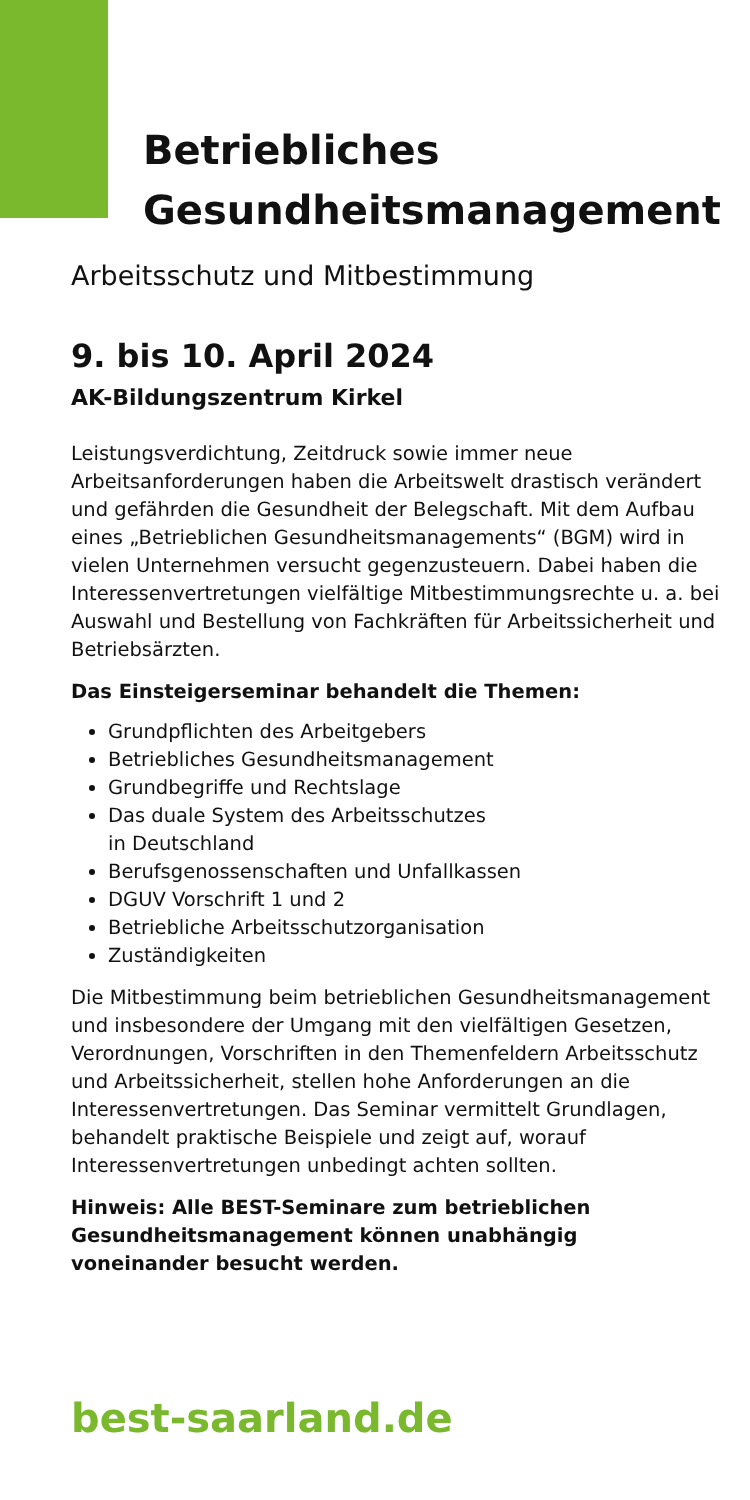Betriebliches
Gesundheitsmanagement
Arbeitsschutz und Mitbestimmung
9. bis 10. April 2024
AK-Bildungszentrum Kirkel
Leistungsverdichtung, Zeitdruck sowie immer neue Arbeitsanforderungen haben die Arbeitswelt drastisch verändert und gefährden die Gesundheit der Belegschaft. Mit dem Aufbau eines „Betrieblichen Gesundheitsmanagements“ (BGM) wird in vielen Unternehmen versucht gegenzusteuern. Dabei haben die Interessenvertretungen vielfältige Mitbestimmungsrechte u. a. bei Auswahl und Bestellung von Fachkräften für Arbeitssicherheit und Betriebsärzten.
Das Einsteigerseminar behandelt die Themen:
Grundpflichten des Arbeitgebers
Betriebliches Gesundheitsmanagement
Grundbegriffe und Rechtslage
Das duale System des Arbeitsschutzes
in Deutschland
Berufsgenossenschaften und Unfallkassen
DGUV Vorschrift 1 und 2
Betriebliche Arbeitsschutzorganisation
Zuständigkeiten
Die Mitbestimmung beim betrieblichen Gesundheitsmanagement und insbesondere der Umgang mit den vielfältigen Gesetzen, Verordnungen, Vorschriften in den Themenfeldern Arbeitsschutz und Arbeitssicherheit, stellen hohe Anforderungen an die Interessenvertretungen. Das Seminar vermittelt Grundlagen, behandelt praktische Beispiele und zeigt auf, worauf Interessenvertretungen unbedingt achten sollten.
Hinweis: Alle BEST-Seminare zum betrieblichen Gesundheitsmanagement können unabhängig voneinander besucht werden.
best-saarland.de